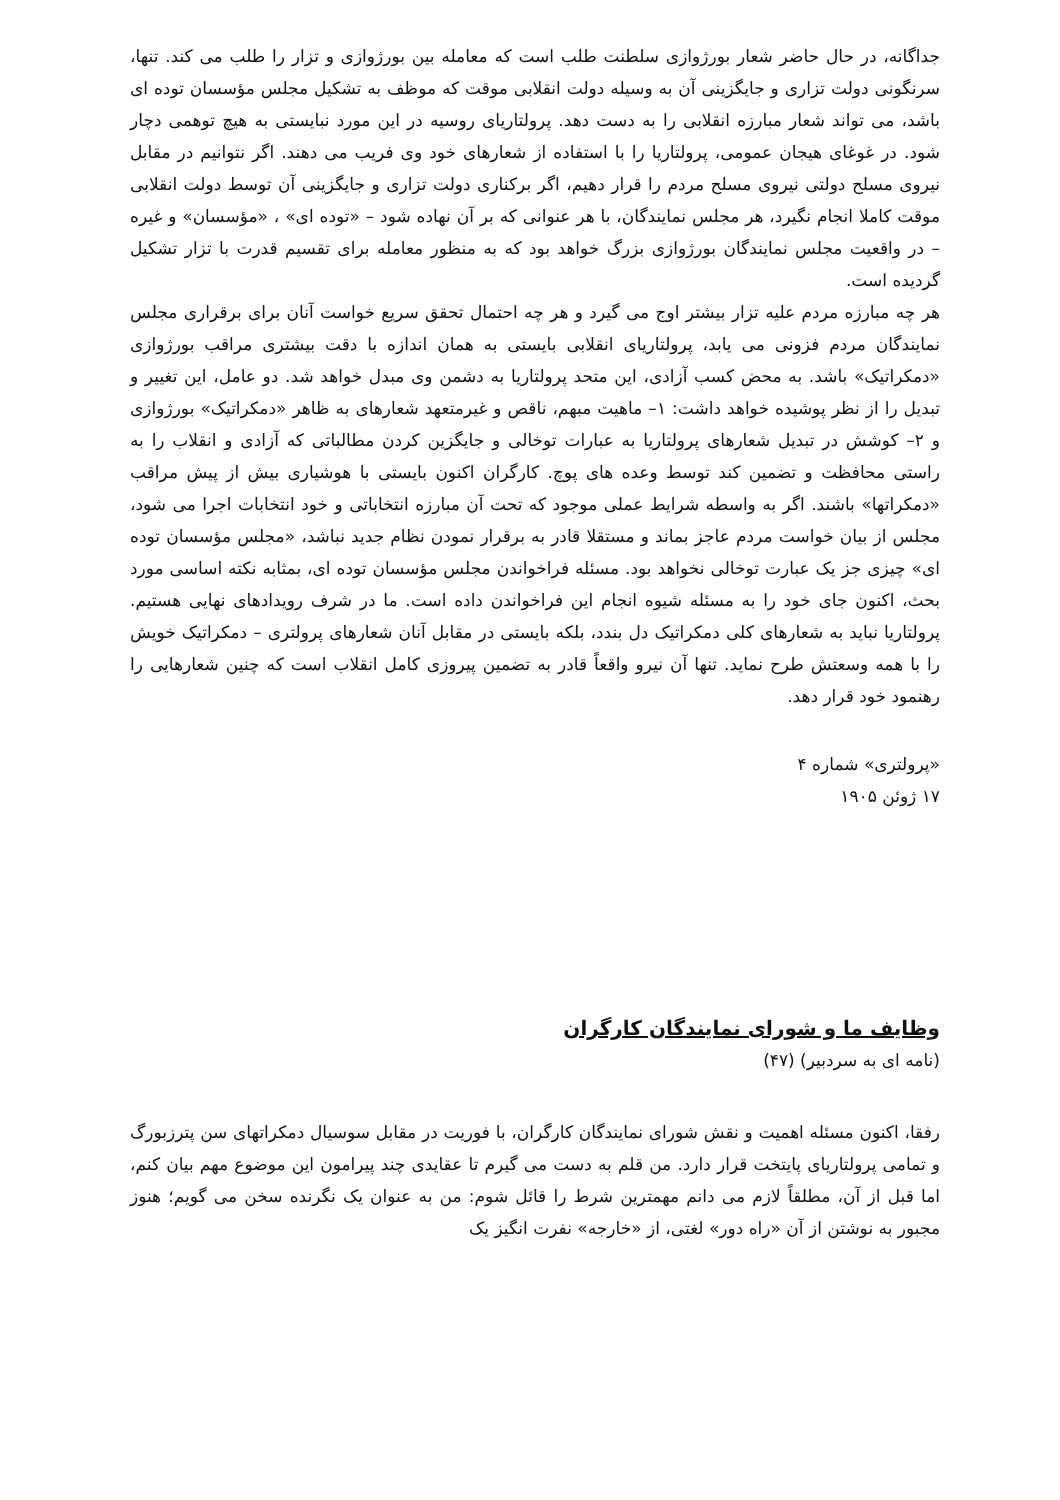جداگانه، در حال حاضر شعار بورژوازی سلطنت طلب است که معامله بین بورژوازی و تزار را طلب می کند. تنها، سرنگونی دولت تزاری و جایگزینی آن به وسیله دولت انقلابی موقت که موظف به تشکیل مجلس مؤسسان توده ای باشد، می تواند شعار مبارزه انقلابی را به دست دهد. پرولتاریای روسیه در این مورد نبایستی به هیچ توهمی دچار شود. در غوغای هیجان عمومی، پرولتاریا را با استفاده از شعارهای خود وی فریب می دهند. اگر نتوانیم در مقابل نیروی مسلح دولتی نیروی مسلح مردم را قرار دهیم، اگر برکناری دولت تزاری و جایگزینی آن توسط دولت انقلابی موقت کاملا انجام نگیرد، هر مجلس نمایندگان، با هر عنوانی که بر آن نهاده شود – «توده ای» ، «مؤسسان» و غیره – در واقعیت مجلس نمایندگان بورژوازی بزرگ خواهد بود که به منظور معامله برای تقسیم قدرت با تزار تشکیل گردیده است.
هر چه مبارزه مردم علیه تزار بیشتر اوج می گیرد و هر چه احتمال تحقق سریع خواست آنان برای برقراری مجلس نمایندگان مردم فزونی می یابد، پرولتاریای انقلابی بایستی به همان اندازه با دقت بیشتری مراقب بورژوازی «دمکراتیک» باشد. به محض کسب آزادی، این متحد پرولتاریا به دشمن وی مبدل خواهد شد. دو عامل، این تغییر و تبدیل را از نظر پوشیده خواهد داشت: ۱– ماهیت مبهم، ناقص و غیرمتعهد شعارهای به ظاهر «دمکراتیک» بورژوازی و ۲– کوشش در تبدیل شعارهای پرولتاریا به عبارات توخالی و جایگزین کردن مطالباتی که آزادی و انقلاب را به راستی محافظت و تضمین کند توسط وعده های پوچ. کارگران اکنون بایستی با هوشیاری بیش از پیش مراقب «دمکراتها» باشند. اگر به واسطه شرایط عملی موجود که تحت آن مبارزه انتخاباتی و خود انتخابات اجرا می شود، مجلس از بیان خواست مردم عاجز بماند و مستقلا قادر به برقرار نمودن نظام جدید نباشد، «مجلس مؤسسان توده ای» چیزی جز یک عبارت توخالی نخواهد بود. مسئله فراخواندن مجلس مؤسسان توده ای، بمثابه نکته اساسی مورد بحث، اکنون جای خود را به مسئله شیوه انجام این فراخواندن داده است. ما در شرف رویدادهای نهایی هستیم. پرولتاریا نباید به شعارهای کلی دمکراتیک دل بندد، بلکه بایستی در مقابل آنان شعارهای پرولتری – دمکراتیک خویش را با همه وسعتش طرح نماید. تنها آن نیرو واقعاً قادر به تضمین پیروزی کامل انقلاب است که چنین شعارهایی را رهنمود خود قرار دهد.
«پرولتری» شماره ۴
۱۷ ژوئن ۱۹۰۵
وظایف ما و شورای نمایندگان کارگران
(نامه ای به سردبیر) (۴۷)
رفقا، اکنون مسئله اهمیت و نقش شورای نمایندگان کارگران، با فوریت در مقابل سوسیال دمکراتهای سن پترزبورگ و تمامی پرولتاریای پایتخت قرار دارد. من قلم به دست می گیرم تا عقایدی چند پیرامون این موضوع مهم بیان کنم، اما قبل از آن، مطلقاً لازم می دانم مهمترین شرط را قائل شوم: من به عنوان یک نگرنده سخن می گویم؛ هنوز مجبور به نوشتن از آن «راه دور» لغتی، از «خارجه» نفرت انگیز یک